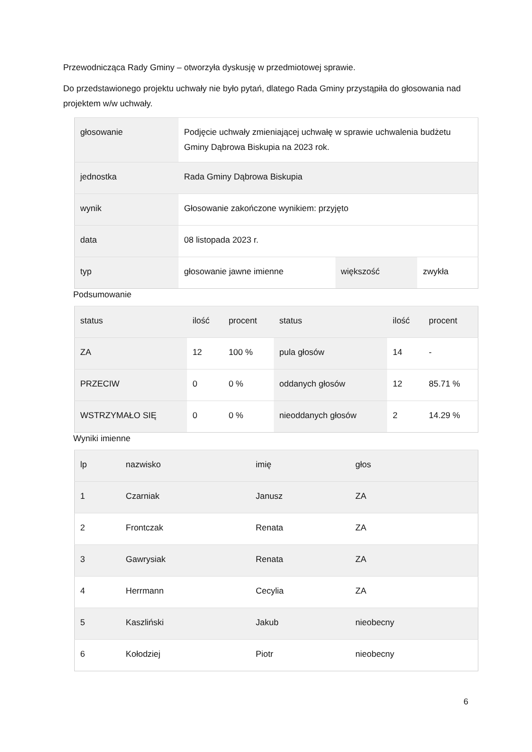Przewodnicząca Rady Gminy – otworzyła dyskusję w przedmiotowej sprawie.
Do przedstawionego projektu uchwały nie było pytań, dlatego Rada Gminy przystąpiła do głosowania nad projektem w/w uchwały.
| głosowanie | Podjęcie uchwały zmieniającej uchwałę w sprawie uchwalenia budżetu Gminy Dąbrowa Biskupia na 2023 rok. | | |
| jednostka | Rada Gminy Dąbrowa Biskupia | | |
| wynik | Głosowanie zakończone wynikiem: przyjęto | | |
| data | 08 listopada 2023 r. | | |
| typ | głosowanie jawne imienne | większość | zwykła |
Podsumowanie
| status | ilość | procent | status | ilość | procent |
| ZA | 12 | 100 % | pula głosów | 14 | - |
| PRZECIW | 0 | 0 % | oddanych głosów | 12 | 85.71 % |
| WSTRZYMAŁO SIĘ | 0 | 0 % | nieoddanych głosów | 2 | 14.29 % |
Wyniki imienne
| lp | nazwisko | imię | głos |
| 1 | Czarniak | Janusz | ZA |
| 2 | Frontczak | Renata | ZA |
| 3 | Gawrysiak | Renata | ZA |
| 4 | Herrmann | Cecylia | ZA |
| 5 | Kaszliński | Jakub | nieobecny |
| 6 | Kołodziej | Piotr | nieobecny |
6